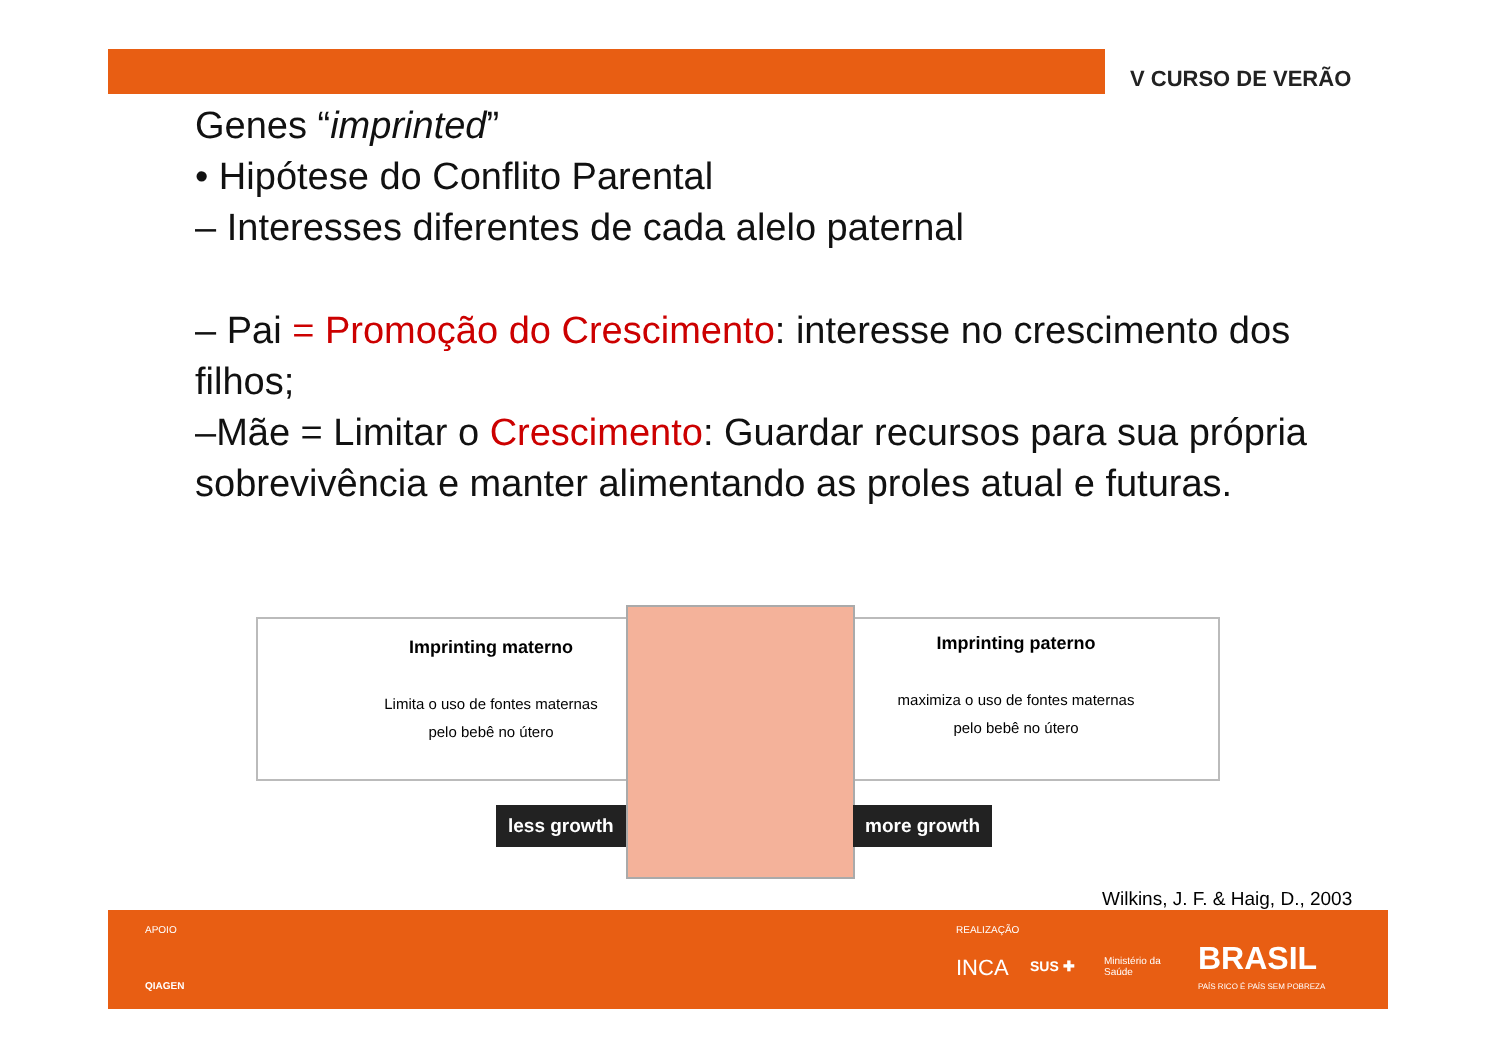V CURSO DE VERÃO
Genes “imprinted”
• Hipótese do Conflito Parental
– Interesses diferentes de cada alelo paternal
– Pai = Promoção do Crescimento: interesse no crescimento dos filhos;
–Mãe = Limitar o Crescimento: Guardar recursos para sua própria sobrevivência e manter alimentando as proles atual e futuras.
Imprinting materno
Limita o uso de fontes maternas
pelo bebê no útero
Imprinting paterno
maximiza o uso de fontes maternas
pelo bebê no útero
less growth more growth
Wilkins, J. F. & Haig, D., 2003
APOIO
QIAGEN
REALIZAÇÃO
INCA SUS ✚
Ministério da
Saúde
BRASIL
PAÍS RICO É PAÍS SEM POBREZA